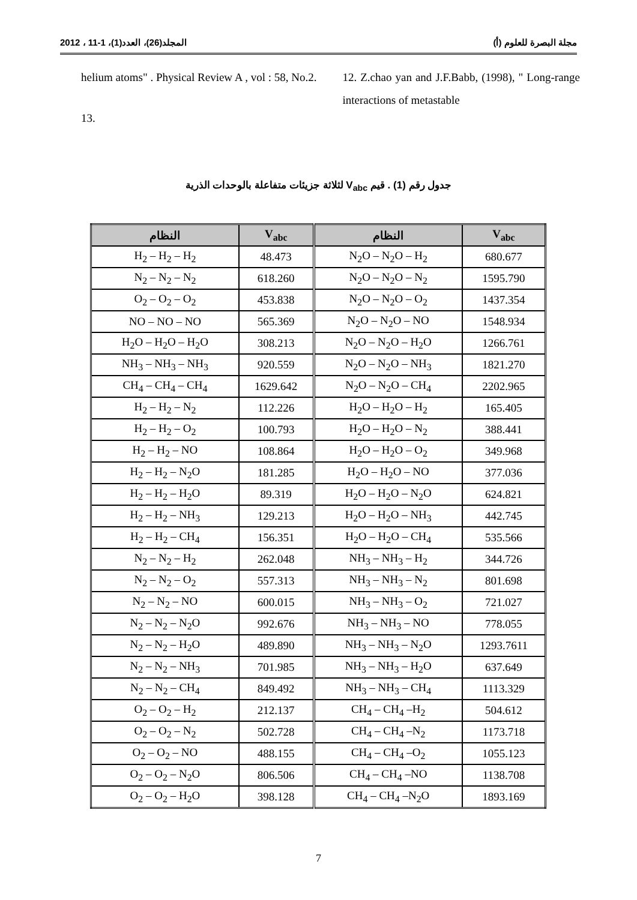مجلة البصرة للعلوم (أ) المجلد(26)، العدد(1)، 1-11 ، 2012
12. Z.chao yan and J.F.Babb, (1998), " Long-range interactions of metastable
helium atoms" . Physical Review A , vol : 58, No.2.
13.
جدول رقم (1) . قيم V<sub>abc</sub> لثلاثة جزيئات متفاعلة بالوحدات الذرية
| النظام | V<sub>abc</sub> | النظام | V<sub>abc</sub> |
| --- | --- | --- | --- |
| H<sub>2</sub> – H<sub>2</sub> – H<sub>2</sub> | 48.473 | N<sub>2</sub>O – N<sub>2</sub>O – H<sub>2</sub> | 680.677 |
| N<sub>2</sub> – N<sub>2</sub> – N<sub>2</sub> | 618.260 | N<sub>2</sub>O – N<sub>2</sub>O – N<sub>2</sub> | 1595.790 |
| O<sub>2</sub> – O<sub>2</sub> – O<sub>2</sub> | 453.838 | N<sub>2</sub>O – N<sub>2</sub>O – O<sub>2</sub> | 1437.354 |
| NO – NO – NO | 565.369 | N<sub>2</sub>O – N<sub>2</sub>O – NO | 1548.934 |
| H<sub>2</sub>O – H<sub>2</sub>O – H<sub>2</sub>O | 308.213 | N<sub>2</sub>O – N<sub>2</sub>O – H<sub>2</sub>O | 1266.761 |
| NH<sub>3</sub> – NH<sub>3</sub> – NH<sub>3</sub> | 920.559 | N<sub>2</sub>O – N<sub>2</sub>O – NH<sub>3</sub> | 1821.270 |
| CH<sub>4</sub> – CH<sub>4</sub> – CH<sub>4</sub> | 1629.642 | N<sub>2</sub>O – N<sub>2</sub>O – CH<sub>4</sub> | 2202.965 |
| H<sub>2</sub> – H<sub>2</sub> – N<sub>2</sub> | 112.226 | H<sub>2</sub>O – H<sub>2</sub>O – H<sub>2</sub> | 165.405 |
| H<sub>2</sub> – H<sub>2</sub> – O<sub>2</sub> | 100.793 | H<sub>2</sub>O – H<sub>2</sub>O – N<sub>2</sub> | 388.441 |
| H<sub>2</sub> – H<sub>2</sub> – NO | 108.864 | H<sub>2</sub>O – H<sub>2</sub>O – O<sub>2</sub> | 349.968 |
| H<sub>2</sub> – H<sub>2</sub> – N<sub>2</sub>O | 181.285 | H<sub>2</sub>O – H<sub>2</sub>O – NO | 377.036 |
| H<sub>2</sub> – H<sub>2</sub> – H<sub>2</sub>O | 89.319 | H<sub>2</sub>O – H<sub>2</sub>O – N<sub>2</sub>O | 624.821 |
| H<sub>2</sub> – H<sub>2</sub> – NH<sub>3</sub> | 129.213 | H<sub>2</sub>O – H<sub>2</sub>O – NH<sub>3</sub> | 442.745 |
| H<sub>2</sub> – H<sub>2</sub> – CH<sub>4</sub> | 156.351 | H<sub>2</sub>O – H<sub>2</sub>O – CH<sub>4</sub> | 535.566 |
| N<sub>2</sub> – N<sub>2</sub> – H<sub>2</sub> | 262.048 | NH<sub>3</sub> – NH<sub>3</sub> – H<sub>2</sub> | 344.726 |
| N<sub>2</sub> – N<sub>2</sub> – O<sub>2</sub> | 557.313 | NH<sub>3</sub> – NH<sub>3</sub> – N<sub>2</sub> | 801.698 |
| N<sub>2</sub> – N<sub>2</sub> – NO | 600.015 | NH<sub>3</sub> – NH<sub>3</sub> – O<sub>2</sub> | 721.027 |
| N<sub>2</sub> – N<sub>2</sub> – N<sub>2</sub>O | 992.676 | NH<sub>3</sub> – NH<sub>3</sub> – NO | 778.055 |
| N<sub>2</sub> – N<sub>2</sub> – H<sub>2</sub>O | 489.890 | NH<sub>3</sub> – NH<sub>3</sub> – N<sub>2</sub>O | 1293.7611 |
| N<sub>2</sub> – N<sub>2</sub> – NH<sub>3</sub> | 701.985 | NH<sub>3</sub> – NH<sub>3</sub> – H<sub>2</sub>O | 637.649 |
| N<sub>2</sub> – N<sub>2</sub> – CH<sub>4</sub> | 849.492 | NH<sub>3</sub> – NH<sub>3</sub> – CH<sub>4</sub> | 1113.329 |
| O<sub>2</sub> – O<sub>2</sub> – H<sub>2</sub> | 212.137 | CH<sub>4</sub> – CH<sub>4</sub> –H<sub>2</sub> | 504.612 |
| O<sub>2</sub> – O<sub>2</sub> – N<sub>2</sub> | 502.728 | CH<sub>4</sub> – CH<sub>4</sub> –N<sub>2</sub> | 1173.718 |
| O<sub>2</sub> – O<sub>2</sub> – NO | 488.155 | CH<sub>4</sub> – CH<sub>4</sub> –O<sub>2</sub> | 1055.123 |
| O<sub>2</sub> – O<sub>2</sub> – N<sub>2</sub>O | 806.506 | CH<sub>4</sub> – CH<sub>4</sub> –NO | 1138.708 |
| O<sub>2</sub> – O<sub>2</sub> – H<sub>2</sub>O | 398.128 | CH<sub>4</sub> – CH<sub>4</sub> –N<sub>2</sub>O | 1893.169 |
7